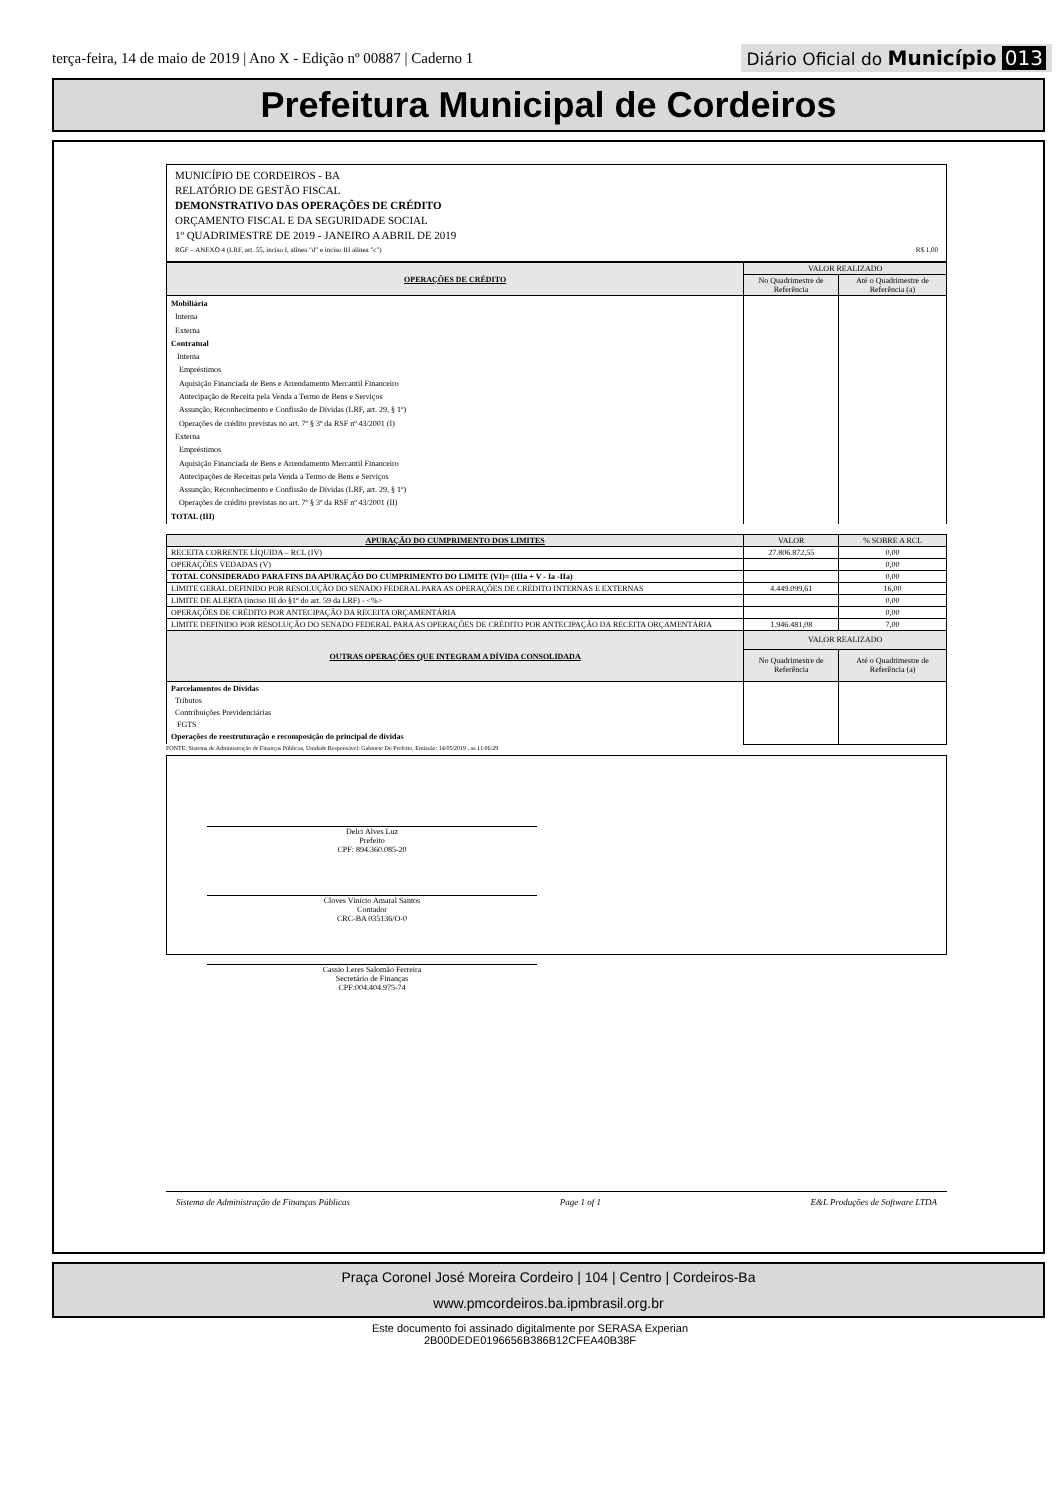terça-feira, 14 de maio de 2019 | Ano X - Edição nº 00887 | Caderno 1
Diário Oficial do Município 013
Prefeitura Municipal de Cordeiros
MUNICÍPIO DE CORDEIROS - BA
RELATÓRIO DE GESTÃO FISCAL
DEMONSTRATIVO DAS OPERAÇÕES DE CRÉDITO
ORÇAMENTO FISCAL E DA SEGURIDADE SOCIAL
1º QUADRIMESTRE DE 2019 - JANEIRO A ABRIL DE 2019
RGF – ANEXO 4 (LRF, art. 55, inciso I, alínea "d" e inciso III alínea "c") R$ 1,00
| OPERAÇÕES DE CRÉDITO | VALOR REALIZADO | |
| --- | --- | --- |
| | No Quadrimestre de Referência | Até o Quadrimestre de Referência (a) |
| Mobiliária Interna Externa Contratual Interna Empréstimos Aquisição Financiada de Bens e Arrendamento Mercantil Financeiro Antecipação de Receita pela Venda a Termo de Bens e Serviços Assunção, Reconhecimento e Confissão de Dívidas (LRF, art. 29, § 1º) Operações de crédito previstas no art. 7º § 3º da RSF nº 43/2001 (I) Externa Empréstimos Aquisição Financiada de Bens e Arrendamento Mercantil Financeiro Antecipações de Receitas pela Venda a Termo de Bens e Serviços Assunção, Reconhecimento e Confissão de Dívidas (LRF, art. 29, § 1º) Operações de crédito previstas no art. 7º § 3º da RSF nº 43/2001 (II) TOTAL (III) | | |
| APURAÇÃO DO CUMPRIMENTO DOS LIMITES | VALOR | % SOBRE A RCL |
| --- | --- | --- |
| RECEITA CORRENTE LÍQUIDA – RCL (IV) | 27.806.872,55 | 0,00 |
| OPERAÇÕES VEDADAS (V) | | 0,00 |
| TOTAL CONSIDERADO PARA FINS DA APURAÇÃO DO CUMPRIMENTO DO LIMITE (VI)= (IIIa + V - Ia -IIa) | | 0,00 |
| LIMITE GERAL DEFINIDO POR RESOLUÇÃO DO SENADO FEDERAL PARA AS OPERAÇÕES DE CRÉDITO INTERNAS E EXTERNAS | 4.449.099,61 | 16,00 |
| LIMITE DE ALERTA (inciso III do §1º do art. 59 da LRF) - <%> | | 0,00 |
| OPERAÇÕES DE CRÉDITO POR ANTECIPAÇÃO DA RECEITA ORÇAMENTÁRIA | | 0,00 |
| LIMITE DEFINIDO POR RESOLUÇÃO DO SENADO FEDERAL PARA AS OPERAÇÕES DE CRÉDITO POR ANTECIPAÇÃO DA RECEITA ORÇAMENTÁRIA | 1.946.481,08 | 7,00 |
| OUTRAS OPERAÇÕES QUE INTEGRAM A DÍVIDA CONSOLIDADA | VALOR REALIZADO | |
| | No Quadrimestre de Referência | Até o Quadrimestre de Referência (a) |
| Parcelamentos de Dívidas Tributos Contribuições Previdenciárias FGTS Operações de reestruturação e recomposição do principal de dívidas | | |
FONTE: Sistema de Administração de Finanças Públicas, Unidade Responsável: Gabinete Do Prefeito, Emissão: 14/05/2019 , as 11:06:29
Delci Alves Luz
Prefeito
CPF: 894.360.085-20
Cloves Vinicio Amaral Santos
Contador
CRC-BA 035136/O-0
Cassio Leres Salomão Ferreira
Secretário de Finanças
CPF:004.404.975-74
Sistema de Administração de Finanças Públicas Page 1 of 1 E&L Produções de Software LTDA
Praça Coronel José Moreira Cordeiro | 104 | Centro | Cordeiros-Ba
www.pmcordeiros.ba.ipmbrasil.org.br
Este documento foi assinado digitalmente por SERASA Experian
2B00DEDE0196656B386B12CFEA40B38F